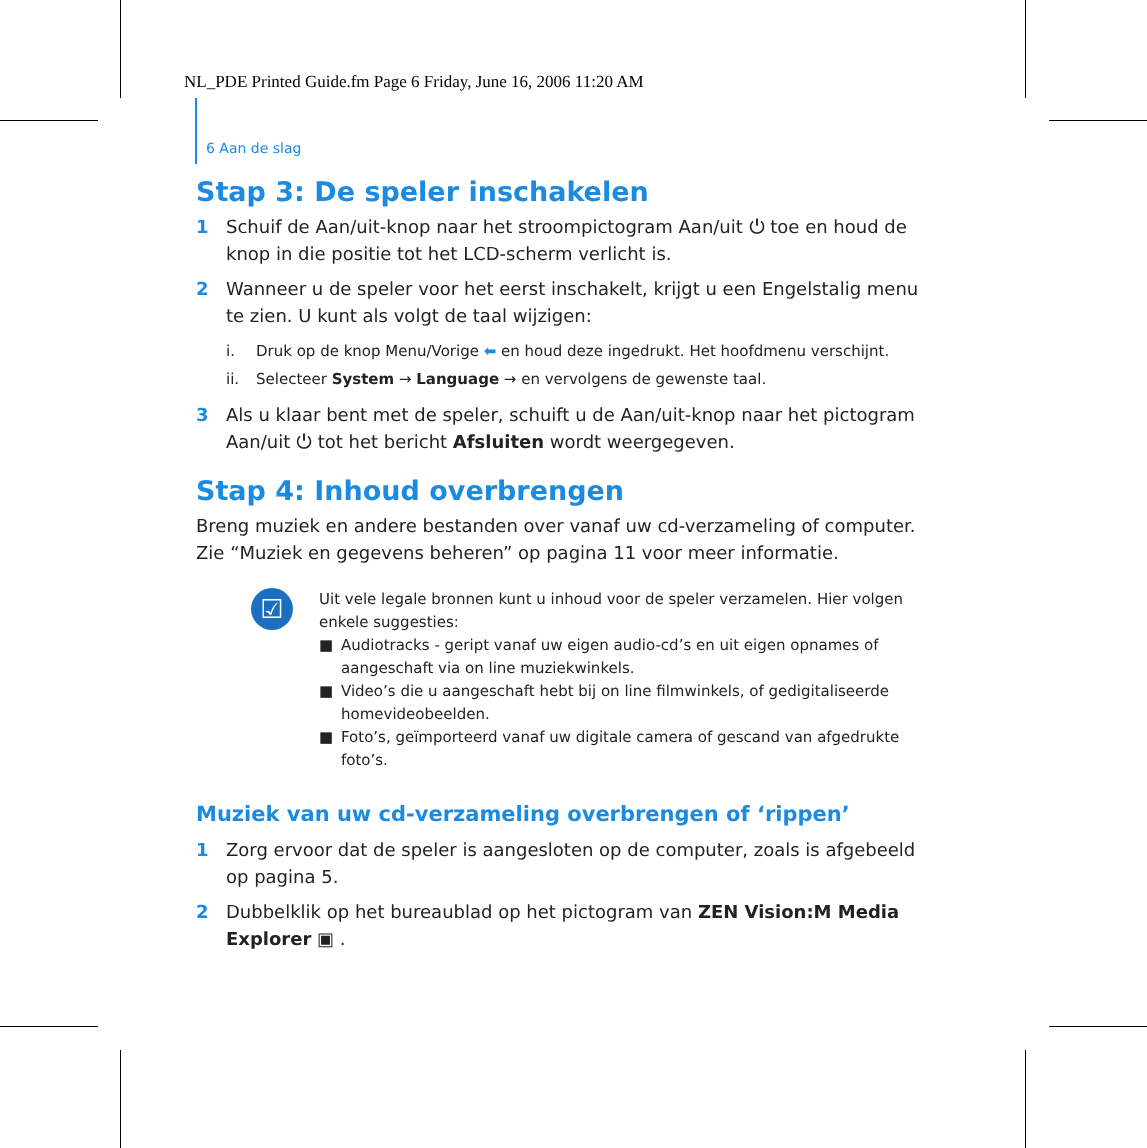NL_PDE Printed Guide.fm Page 6 Friday, June 16, 2006 11:20 AM
6 Aan de slag
Stap 3: De speler inschakelen
1 Schuif de Aan/uit-knop naar het stroompictogram Aan/uit ⏻ toe en houd de knop in die positie tot het LCD-scherm verlicht is.
2 Wanneer u de speler voor het eerst inschakelt, krijgt u een Engelstalig menu te zien. U kunt als volgt de taal wijzigen:
i. Druk op de knop Menu/Vorige ⬅ en houd deze ingedrukt. Het hoofdmenu verschijnt.
ii. Selecteer System → Language → en vervolgens de gewenste taal.
3 Als u klaar bent met de speler, schuift u de Aan/uit-knop naar het pictogram Aan/uit ⏻ tot het bericht Afsluiten wordt weergegeven.
Stap 4: Inhoud overbrengen
Breng muziek en andere bestanden over vanaf uw cd-verzameling of computer. Zie “Muziek en gegevens beheren” op pagina 11 voor meer informatie.
☑
Uit vele legale bronnen kunt u inhoud voor de speler verzamelen. Hier volgen enkele suggesties:
■ Audiotracks - geript vanaf uw eigen audio-cd’s en uit eigen opnames of aangeschaft via on line muziekwinkels.
■ Video’s die u aangeschaft hebt bij on line filmwinkels, of gedigitaliseerde homevideobeelden.
■ Foto’s, geïmporteerd vanaf uw digitale camera of gescand van afgedrukte foto’s.
Muziek van uw cd-verzameling overbrengen of ‘rippen’
1 Zorg ervoor dat de speler is aangesloten op de computer, zoals is afgebeeld op pagina 5.
2 Dubbelklik op het bureaublad op het pictogram van ZEN Vision:M Media Explorer ▣ .